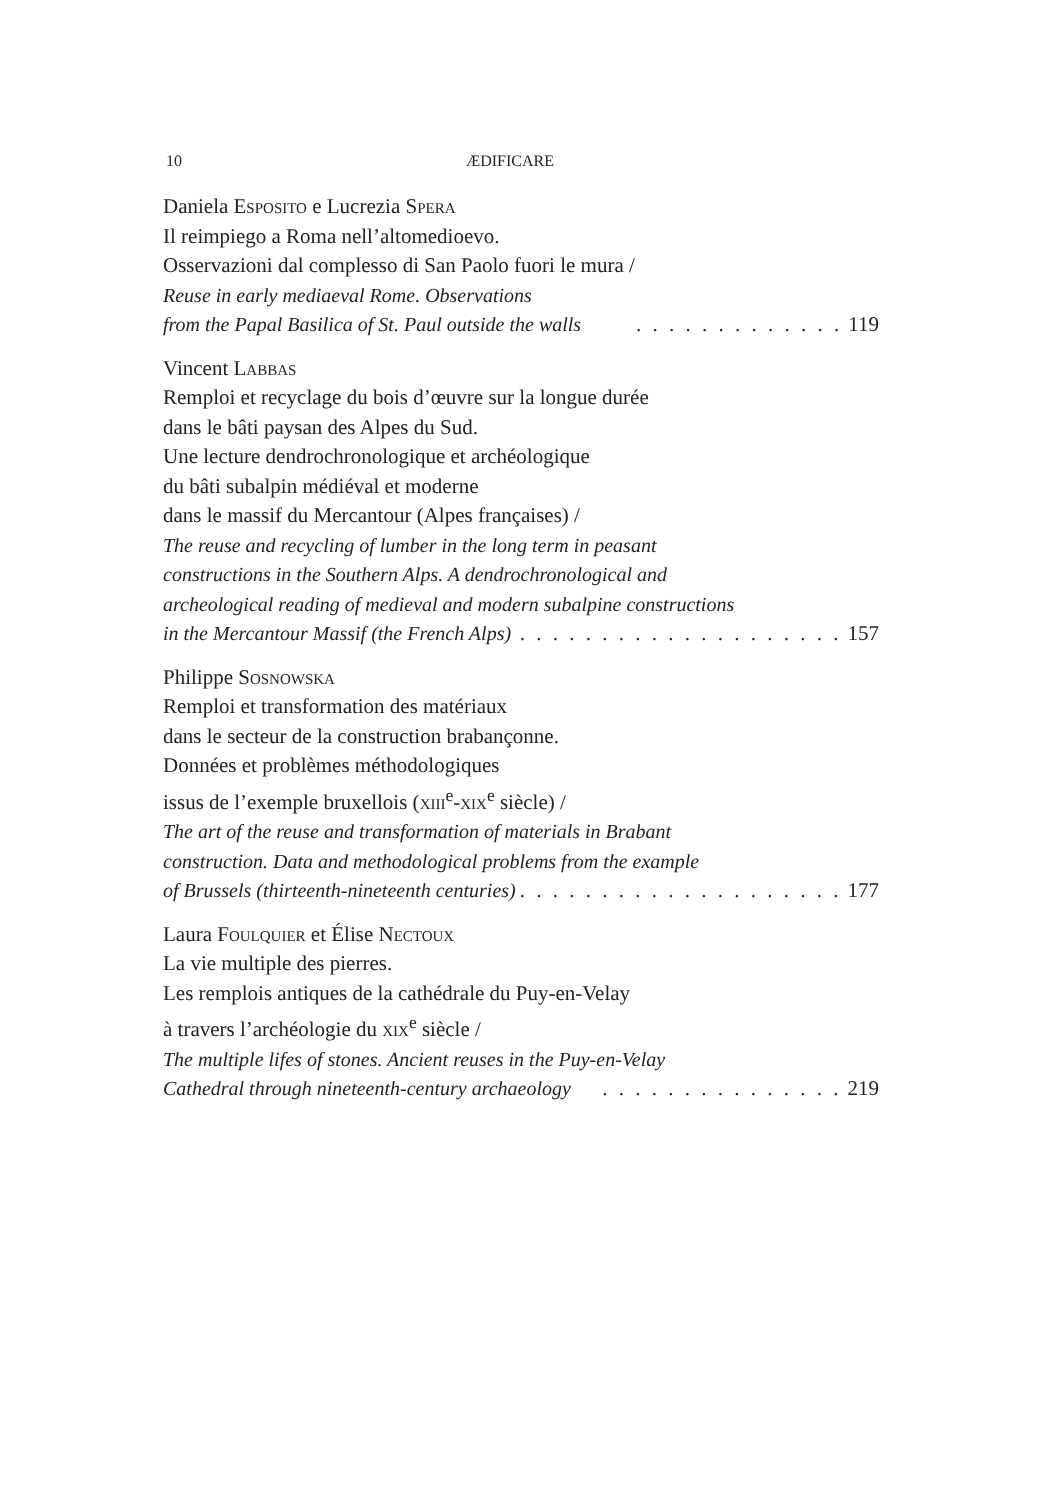10 ÆDIFICARE
Daniela Esposito e Lucrezia Spera
Il reimpiego a Roma nell’altomedioevo.
Osservazioni dal complesso di San Paolo fuori le mura /
Reuse in early mediaeval Rome. Observations
from the Papal Basilica of St. Paul outside the walls. . . . . . . . . . . . . 119
Vincent Labbas
Remploi et recyclage du bois d’œuvre sur la longue durée
dans le bâti paysan des Alpes du Sud.
Une lecture dendrochronologique et archéologique
du bâti subalpin médiéval et moderne
dans le massif du Mercantour (Alpes françaises) /
The reuse and recycling of lumber in the long term in peasant
constructions in the Southern Alps. A dendrochronological and
archeological reading of medieval and modern subalpine constructions
in the Mercantour Massif (the French Alps). . . . . . . . . . . . . . . . . . . . 157
Philippe Sosnowska
Remploi et transformation des matériaux
dans le secteur de la construction brabançonne.
Données et problèmes méthodologiques
issus de l’exemple bruxellois (xiii<sup>e</sup>-xix<sup>e</sup> siècle) /
The art of the reuse and transformation of materials in Brabant
construction. Data and methodological problems from the example
of Brussels (thirteenth-nineteenth centuries). . . . . . . . . . . . . . . . . . . . 177
Laura Foulquier et Élise Nectoux
La vie multiple des pierres.
Les remplois antiques de la cathédrale du Puy-en-Velay
à travers l’archéologie du xix<sup>e</sup> siècle /
The multiple lifes of stones. Ancient reuses in the Puy-en-Velay
Cathedral through nineteenth-century archaeology. . . . . . . . . . . . . . . 219